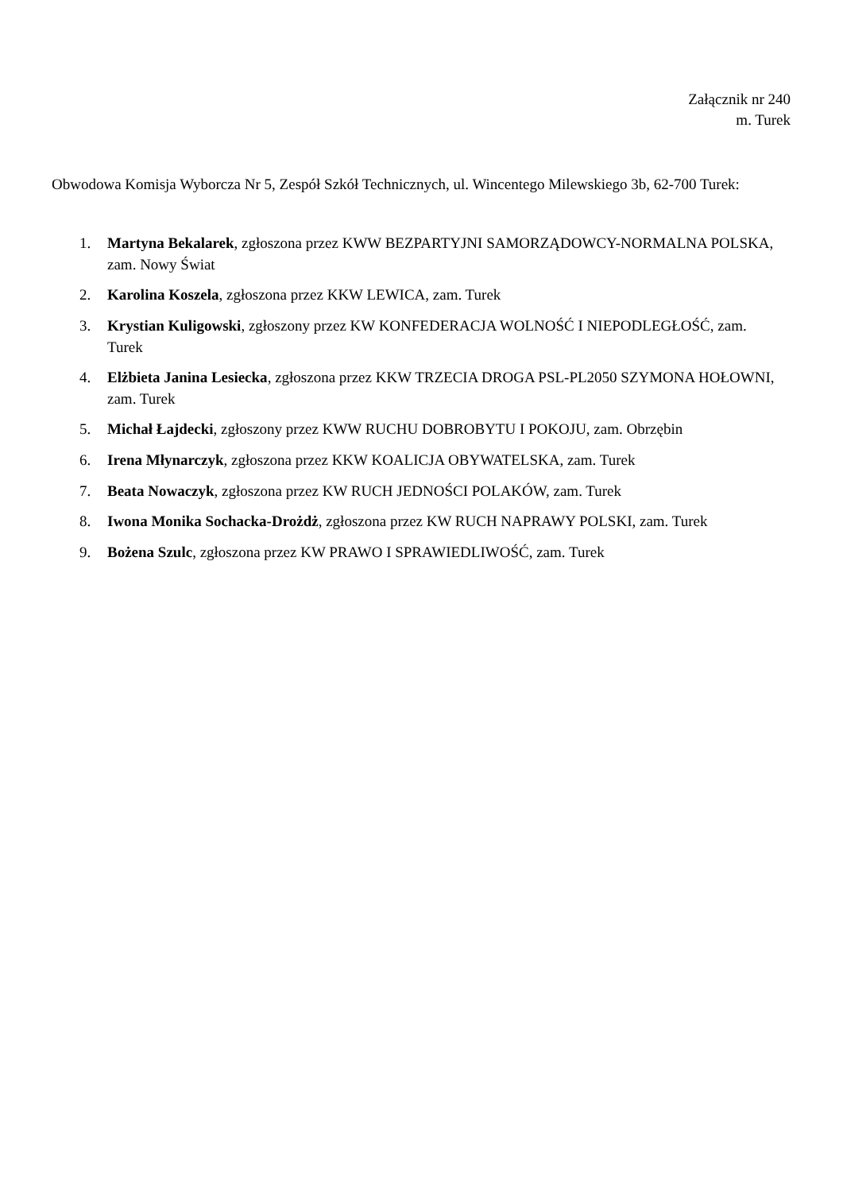Załącznik nr 240
m. Turek
Obwodowa Komisja Wyborcza Nr 5, Zespół Szkół Technicznych, ul. Wincentego Milewskiego 3b, 62-700 Turek:
1. Martyna Bekalarek, zgłoszona przez KWW BEZPARTYJNI SAMORZĄDOWCY-NORMALNA POLSKA, zam. Nowy Świat
2. Karolina Koszela, zgłoszona przez KKW LEWICA, zam. Turek
3. Krystian Kuligowski, zgłoszony przez KW KONFEDERACJA WOLNOŚĆ I NIEPODLEGŁOŚĆ, zam. Turek
4. Elżbieta Janina Lesiecka, zgłoszona przez KKW TRZECIA DROGA PSL-PL2050 SZYMONA HOŁOWNI, zam. Turek
5. Michał Łajdecki, zgłoszony przez KWW RUCHU DOBROBYTU I POKOJU, zam. Obrzębin
6. Irena Młynarczyk, zgłoszona przez KKW KOALICJA OBYWATELSKA, zam. Turek
7. Beata Nowaczyk, zgłoszona przez KW RUCH JEDNOŚCI POLAKÓW, zam. Turek
8. Iwona Monika Sochacka-Drożdż, zgłoszona przez KW RUCH NAPRAWY POLSKI, zam. Turek
9. Bożena Szulc, zgłoszona przez KW PRAWO I SPRAWIEDLIWOŚĆ, zam. Turek